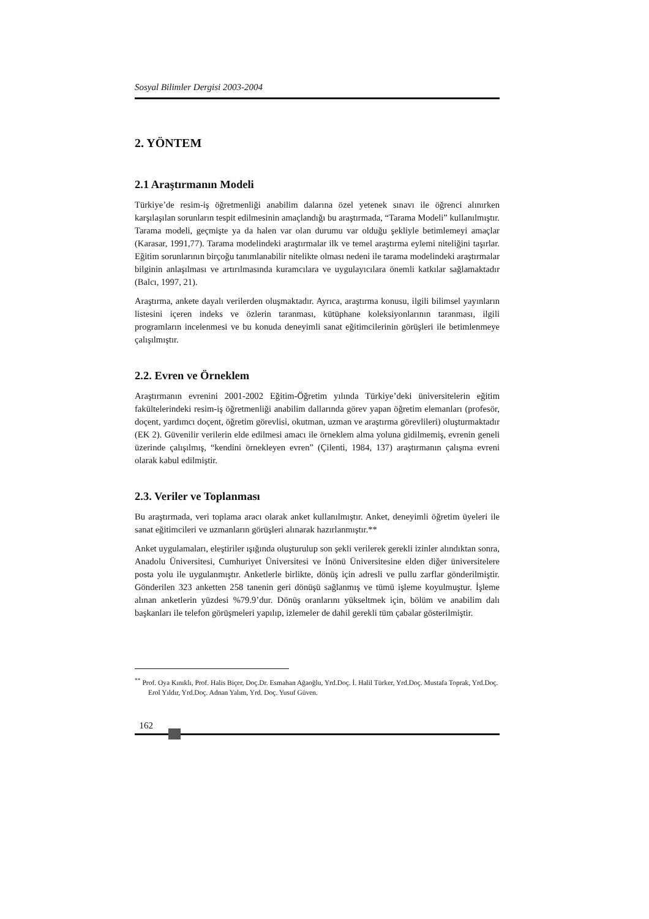Sosyal Bilimler Dergisi 2003-2004
2. YÖNTEM
2.1 Araştırmanın Modeli
Türkiye’de resim-iş öğretmenliği anabilim dalarına özel yetenek sınavı ile öğrenci alınırken karşılaşılan sorunların tespit edilmesinin amaçlandığı bu araştırmada, “Tarama Modeli” kullanılmıştır. Tarama modeli, geçmişte ya da halen var olan durumu var olduğu şekliyle betimlemeyi amaçlar (Karasar, 1991,77). Tarama modelindeki araştırmalar ilk ve temel araştırma eylemi niteliğini taşırlar. Eğitim sorunlarının birçoğu tanımlanabilir nitelikte olması nedeni ile tarama modelindeki araştırmalar bilginin anlaşılması ve artırılmasında kuramcılara ve uygulayıcılara önemli katkılar sağlamaktadır (Balcı, 1997, 21).
Araştırma, ankete dayalı verilerden oluşmaktadır. Ayrıca, araştırma konusu, ilgili bilimsel yayınların listesini içeren indeks ve özlerin taranması, kütüphane koleksiyonlarının taranması, ilgili programların incelenmesi ve bu konuda deneyimli sanat eğitimcilerinin görüşleri ile betimlenmeye çalışılmıştır.
2.2. Evren ve Örneklem
Araştırmanın evrenini 2001-2002 Eğitim-Öğretim yılında Türkiye’deki üniversitelerin eğitim fakültelerindeki resim-iş öğretmenliği anabilim dallarında görev yapan öğretim elemanları (profesör, doçent, yardımcı doçent, öğretim görevlisi, okutman, uzman ve araştırma görevlileri) oluşturmaktadır (EK 2). Güvenilir verilerin elde edilmesi amacı ile örneklem alma yoluna gidilmemiş, evrenin geneli üzerinde çalışılmış, “kendini örnekleyen evren” (Çilenti, 1984, 137) araştırmanın çalışma evreni olarak kabul edilmiştir.
2.3. Veriler ve Toplanması
Bu araştırmada, veri toplama aracı olarak anket kullanılmıştır. Anket, deneyimli öğretim üyeleri ile sanat eğitimcileri ve uzmanların görüşleri alınarak hazırlanmıştır.**
Anket uygulamaları, eleştiriler ışığında oluşturulup son şekli verilerek gerekli izinler alındıktan sonra, Anadolu Üniversitesi, Cumhuriyet Üniversitesi ve İnönü Üniversitesine elden diğer üniversitelere posta yolu ile uygulanmıştır. Anketlerle birlikte, dönüş için adresli ve pullu zarflar gönderilmiştir. Gönderilen 323 anketten 258 tanenin geri dönüşü sağlanmış ve tümü işleme koyulmuştur. İşleme alınan anketlerin yüzdesi %79.9’dur. Dönüş oranlarını yükseltmek için, bölüm ve anabilim dalı başkanları ile telefon görüşmeleri yapılıp, izlemeler de dahil gerekli tüm çabalar gösterilmiştir.
<sup>**</sup> Prof. Oya Kınıklı, Prof. Halis Biçer, Doç.Dr. Esmahan Ağaoğlu, Yrd.Doç. İ. Halil Türker, Yrd.Doç. Mustafa Toprak, Yrd.Doç. Erol Yıldır, Yrd.Doç. Adnan Yalım, Yrd. Doç. Yusuf Güven.
162